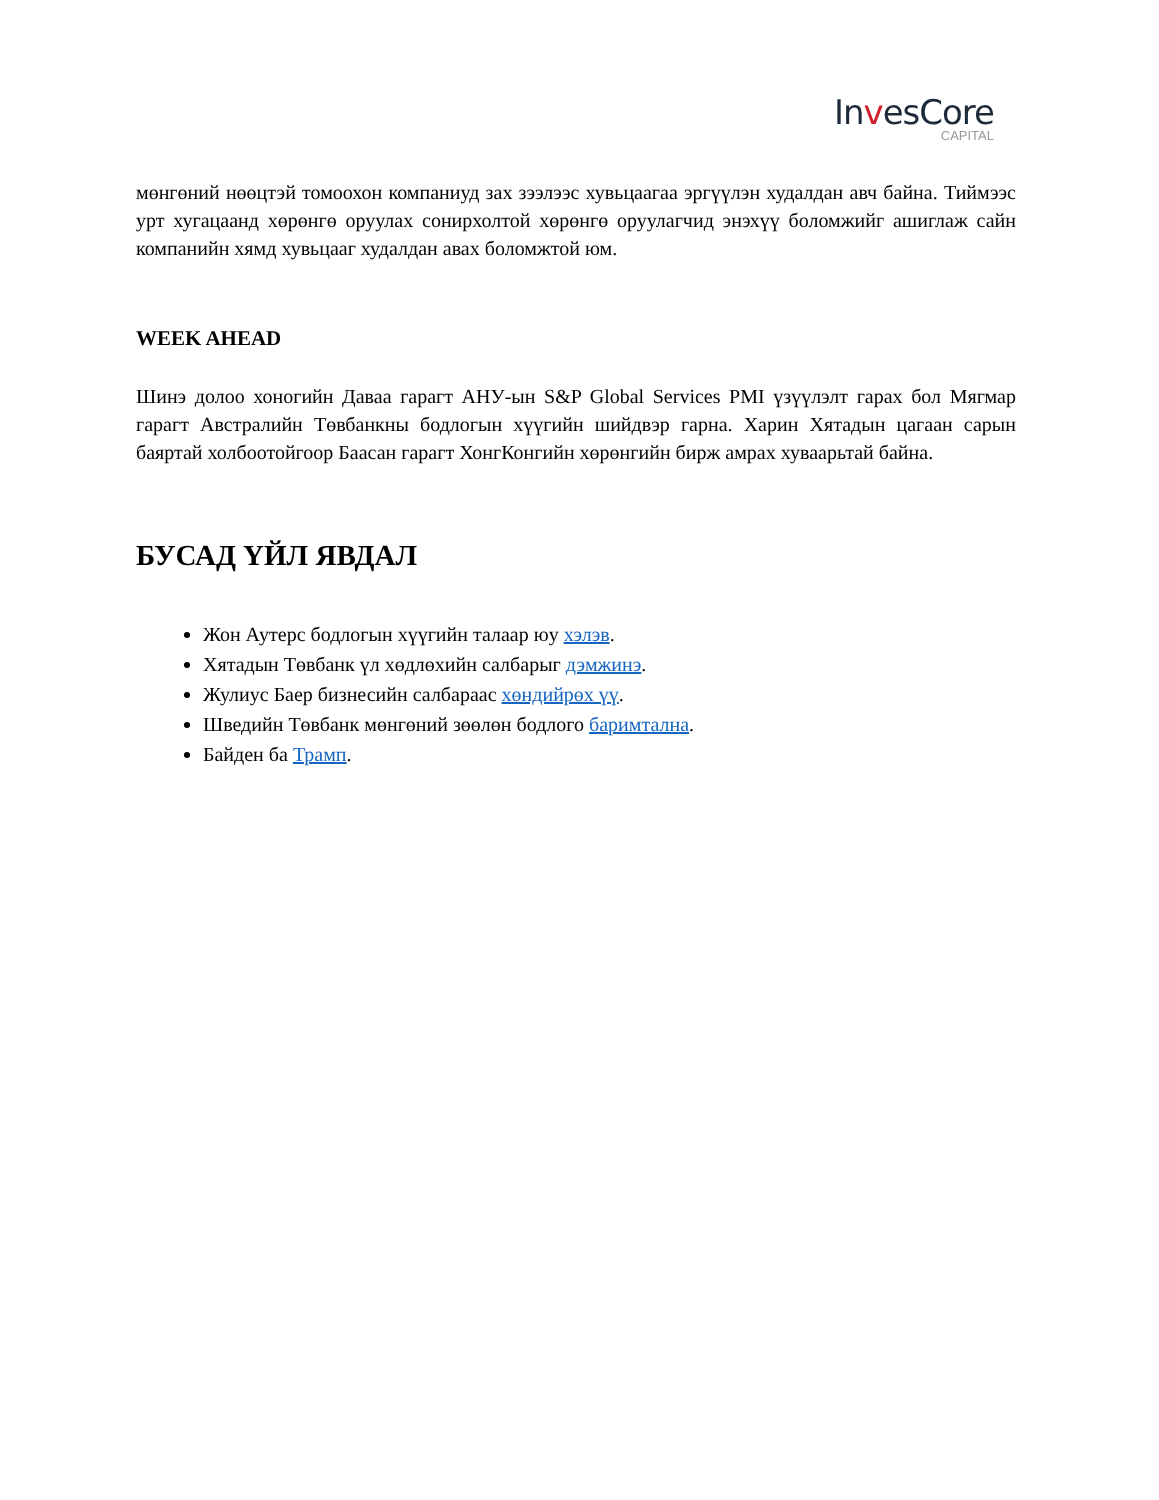InvesCore
CAPITAL
мөнгөний нөөцтэй томоохон компаниуд зах зээлээс хувьцаагаа эргүүлэн худалдан авч байна. Тиймээс урт хугацаанд хөрөнгө оруулах сонирхолтой хөрөнгө оруулагчид энэхүү боломжийг ашиглаж сайн компанийн хямд хувьцааг худалдан авах боломжтой юм.
WEEK AHEAD
Шинэ долоо хоногийн Даваа гарагт АНУ-ын S&P Global Services PMI үзүүлэлт гарах бол Мягмар гарагт Австралийн Төвбанкны бодлогын хүүгийн шийдвэр гарна. Харин Хятадын цагаан сарын баяртай холбоотойгоор Баасан гарагт ХонгКонгийн хөрөнгийн бирж амрах хуваарьтай байна.
БУСАД ҮЙЛ ЯВДАЛ
Жон Аутерс бодлогын хүүгийн талаар юу хэлэв.
Хятадын Төвбанк үл хөдлөхийн салбарыг дэмжинэ.
Жулиус Баер бизнесийн салбараас хөндийрөх үү.
Шведийн Төвбанк мөнгөний зөөлөн бодлого баримтална.
Байден ба Трамп.